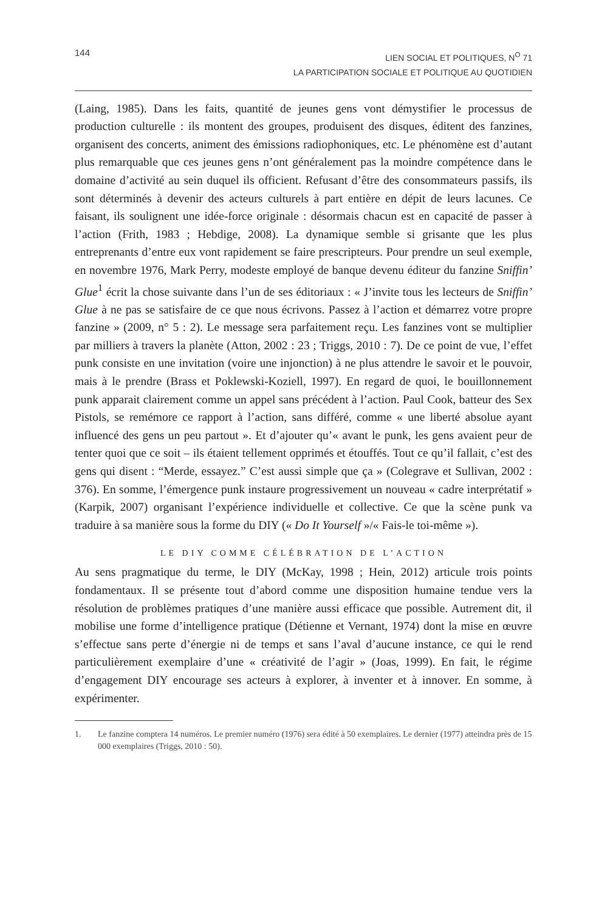144
LIEN SOCIAL ET POLITIQUES, N<sup>O</sup> 71
LA PARTICIPATION SOCIALE ET POLITIQUE AU QUOTIDIEN
(Laing, 1985). Dans les faits, quantité de jeunes gens vont démystifier le processus de production culturelle : ils montent des groupes, produisent des disques, éditent des fanzines, organisent des concerts, animent des émissions radiophoniques, etc. Le phénomène est d’autant plus remarquable que ces jeunes gens n’ont généralement pas la moindre compétence dans le domaine d’activité au sein duquel ils officient. Refusant d’être des consommateurs passifs, ils sont déterminés à devenir des acteurs culturels à part entière en dépit de leurs lacunes. Ce faisant, ils soulignent une idée-force originale : désormais chacun est en capacité de passer à l’action (Frith, 1983 ; Hebdige, 2008). La dynamique semble si grisante que les plus entreprenants d’entre eux vont rapidement se faire prescripteurs. Pour prendre un seul exemple, en novembre 1976, Mark Perry, modeste employé de banque devenu éditeur du fanzine Sniffin’ Glue<sup>1</sup> écrit la chose suivante dans l’un de ses éditoriaux : « J’invite tous les lecteurs de Sniffin’ Glue à ne pas se satisfaire de ce que nous écrivons. Passez à l’action et démarrez votre propre fanzine » (2009, n° 5 : 2). Le message sera parfaitement reçu. Les fanzines vont se multiplier par milliers à travers la planète (Atton, 2002 : 23 ; Triggs, 2010 : 7). De ce point de vue, l’effet punk consiste en une invitation (voire une injonction) à ne plus attendre le savoir et le pouvoir, mais à le prendre (Brass et Poklewski-Koziell, 1997). En regard de quoi, le bouillonnement punk apparait clairement comme un appel sans précédent à l’action. Paul Cook, batteur des Sex Pistols, se remémore ce rapport à l’action, sans différé, comme « une liberté absolue ayant influencé des gens un peu partout ». Et d’ajouter qu’« avant le punk, les gens avaient peur de tenter quoi que ce soit – ils étaient tellement opprimés et étouffés. Tout ce qu’il fallait, c’est des gens qui disent : “Merde, essayez.” C’est aussi simple que ça » (Colegrave et Sullivan, 2002 : 376). En somme, l’émergence punk instaure progressivement un nouveau « cadre interprétatif » (Karpik, 2007) organisant l’expérience individuelle et collective. Ce que la scène punk va traduire à sa manière sous la forme du DIY (« Do It Yourself »/« Fais-le toi-même »).
LE DIY COMME CÉLÉBRATION DE L’ACTION
Au sens pragmatique du terme, le DIY (McKay, 1998 ; Hein, 2012) articule trois points fondamentaux. Il se présente tout d’abord comme une disposition humaine tendue vers la résolution de problèmes pratiques d’une manière aussi efficace que possible. Autrement dit, il mobilise une forme d’intelligence pratique (Détienne et Vernant, 1974) dont la mise en œuvre s’effectue sans perte d’énergie ni de temps et sans l’aval d’aucune instance, ce qui le rend particulièrement exemplaire d’une « créativité de l’agir » (Joas, 1999). En fait, le régime d’engagement DIY encourage ses acteurs à explorer, à inventer et à innover. En somme, à expérimenter.
1. Le fanzine comptera 14 numéros. Le premier numéro (1976) sera édité à 50 exemplaires. Le dernier (1977) atteindra près de 15 000 exemplaires (Triggs, 2010 : 50).